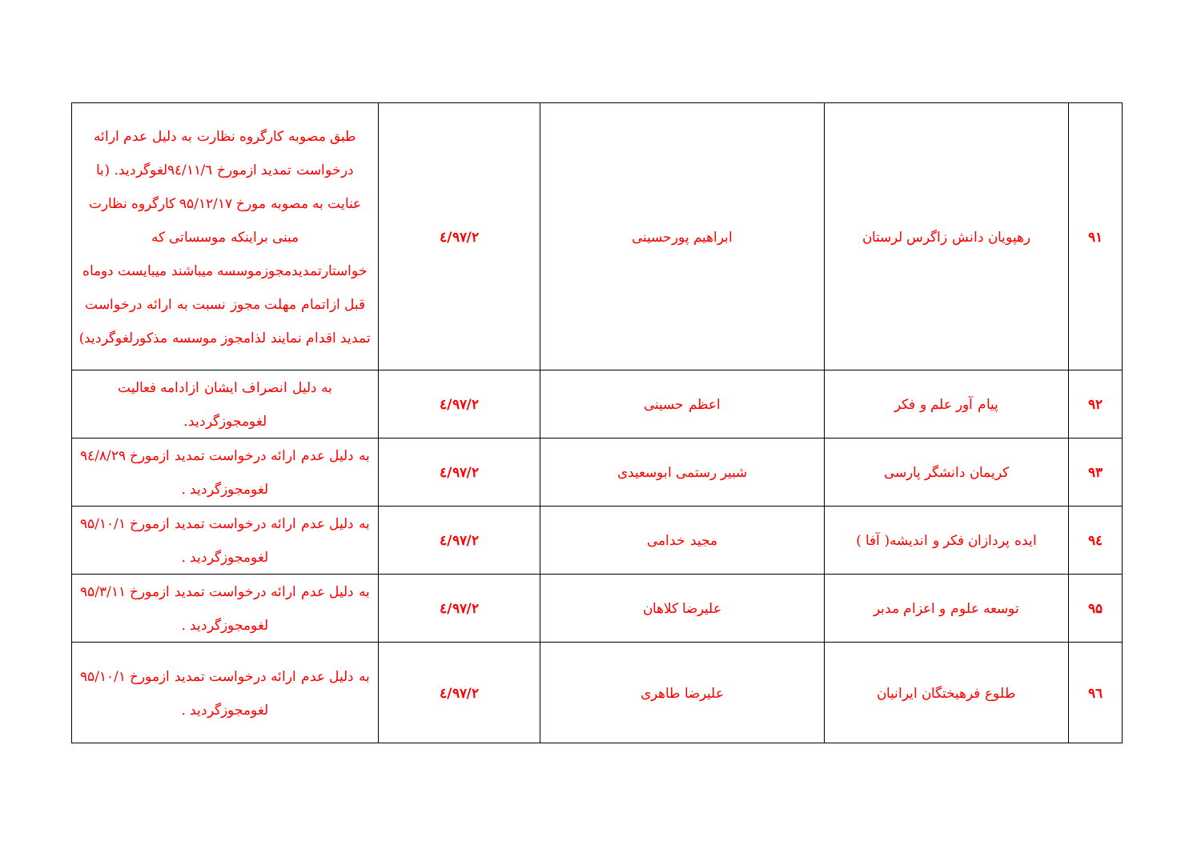| ۹۱ | رهپویان دانش زاگرس لرستان | ابراهیم پورحسینی | ۹۷/۲/٤ | طبق مصوبه کارگروه نظارت به دلیل عدم ارائه درخواست تمدید ازمورخ ۹٤/۱۱/٦لغوگردید. (با عنایت به مصوبه مورخ ۹۵/۱۲/۱۷ کارگروه نظارت مبنی براینکه موسساتی که خواستارتمدیدمجوزموسسه میباشند میبایست دوماه قبل ازاتمام مهلت مجوز نسبت به ارائه درخواست تمدید اقدام نمایند لذامجوز موسسه مذکورلغوگردید) |
| ۹۲ | پیام آور علم و فکر | اعظم حسینی | ۹۷/۲/٤ | به دلیل انصراف ایشان ازادامه فعالیت لغومجوزگردید. |
| ۹۳ | کریمان دانشگر پارسی | شبیر رستمی ابوسعیدی | ۹۷/۲/٤ | به دلیل عدم ارائه درخواست تمدید ازمورخ ۹٤/۸/۲۹ لغومجوزگردید . |
| ۹٤ | ایده پردازان فکر و اندیشه( آفا ) | مجید خدامی | ۹۷/۲/٤ | به دلیل عدم ارائه درخواست تمدید ازمورخ ۹۵/۱۰/۱ لغومجوزگردید . |
| ۹۵ | توسعه علوم و اعزام مدبر | علیرضا کلاهان | ۹۷/۲/٤ | به دلیل عدم ارائه درخواست تمدید ازمورخ ۹۵/۳/۱۱ لغومجوزگردید . |
| ۹٦ | طلوع فرهیختگان ایرانیان | علیرضا طاهری | ۹۷/۲/٤ | به دلیل عدم ارائه درخواست تمدید ازمورخ ۹۵/۱۰/۱ لغومجوزگردید . |